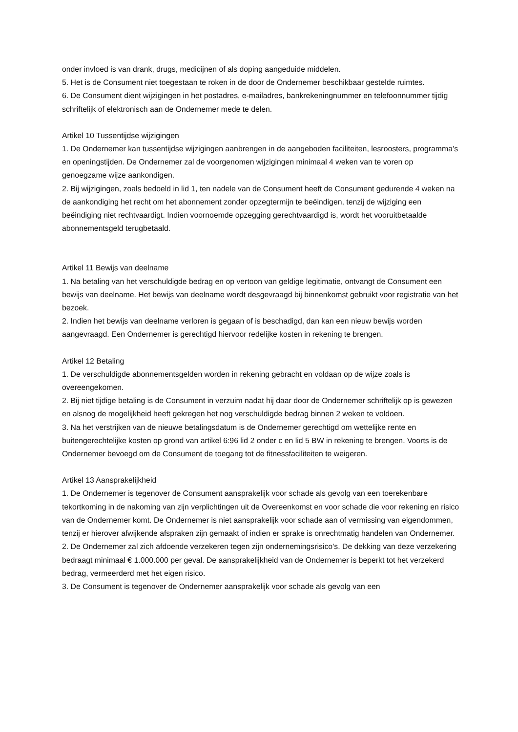onder invloed is van drank, drugs, medicijnen of als doping aangeduide middelen.
5. Het is de Consument niet toegestaan te roken in de door de Ondernemer beschikbaar gestelde ruimtes.
6. De Consument dient wijzigingen in het postadres, e-mailadres, bankrekeningnummer en telefoonnummer tijdig schriftelijk of elektronisch aan de Ondernemer mede te delen.
Artikel 10 Tussentijdse wijzigingen
1. De Ondernemer kan tussentijdse wijzigingen aanbrengen in de aangeboden faciliteiten, lesroosters, programma’s en openingstijden. De Ondernemer zal de voorgenomen wijzigingen minimaal 4 weken van te voren op genoegzame wijze aankondigen.
2. Bij wijzigingen, zoals bedoeld in lid 1, ten nadele van de Consument heeft de Consument gedurende 4 weken na de aankondiging het recht om het abonnement zonder opzegtermijn te beëindigen, tenzij de wijziging een beëindiging niet rechtvaardigt. Indien voornoemde opzegging gerechtvaardigd is, wordt het vooruitbetaalde abonnementsgeld terugbetaald.
Artikel 11 Bewijs van deelname
1. Na betaling van het verschuldigde bedrag en op vertoon van geldige legitimatie, ontvangt de Consument een bewijs van deelname. Het bewijs van deelname wordt desgevraagd bij binnenkomst gebruikt voor registratie van het bezoek.
2. Indien het bewijs van deelname verloren is gegaan of is beschadigd, dan kan een nieuw bewijs worden aangevraagd. Een Ondernemer is gerechtigd hiervoor redelijke kosten in rekening te brengen.
Artikel 12 Betaling
1. De verschuldigde abonnementsgelden worden in rekening gebracht en voldaan op de wijze zoals is overeengekomen.
2. Bij niet tijdige betaling is de Consument in verzuim nadat hij daar door de Ondernemer schriftelijk op is gewezen en alsnog de mogelijkheid heeft gekregen het nog verschuldigde bedrag binnen 2 weken te voldoen.
3. Na het verstrijken van de nieuwe betalingsdatum is de Ondernemer gerechtigd om wettelijke rente en buitengerechtelijke kosten op grond van artikel 6:96 lid 2 onder c en lid 5 BW in rekening te brengen. Voorts is de Ondernemer bevoegd om de Consument de toegang tot de fitnessfaciliteiten te weigeren.
Artikel 13 Aansprakelijkheid
1. De Ondernemer is tegenover de Consument aansprakelijk voor schade als gevolg van een toerekenbare tekortkoming in de nakoming van zijn verplichtingen uit de Overeenkomst en voor schade die voor rekening en risico van de Ondernemer komt. De Ondernemer is niet aansprakelijk voor schade aan of vermissing van eigendommen, tenzij er hierover afwijkende afspraken zijn gemaakt of indien er sprake is onrechtmatig handelen van Ondernemer.
2. De Ondernemer zal zich afdoende verzekeren tegen zijn ondernemingsrisico’s. De dekking van deze verzekering bedraagt minimaal € 1.000.000 per geval. De aansprakelijkheid van de Ondernemer is beperkt tot het verzekerd bedrag, vermeerderd met het eigen risico.
3. De Consument is tegenover de Ondernemer aansprakelijk voor schade als gevolg van een